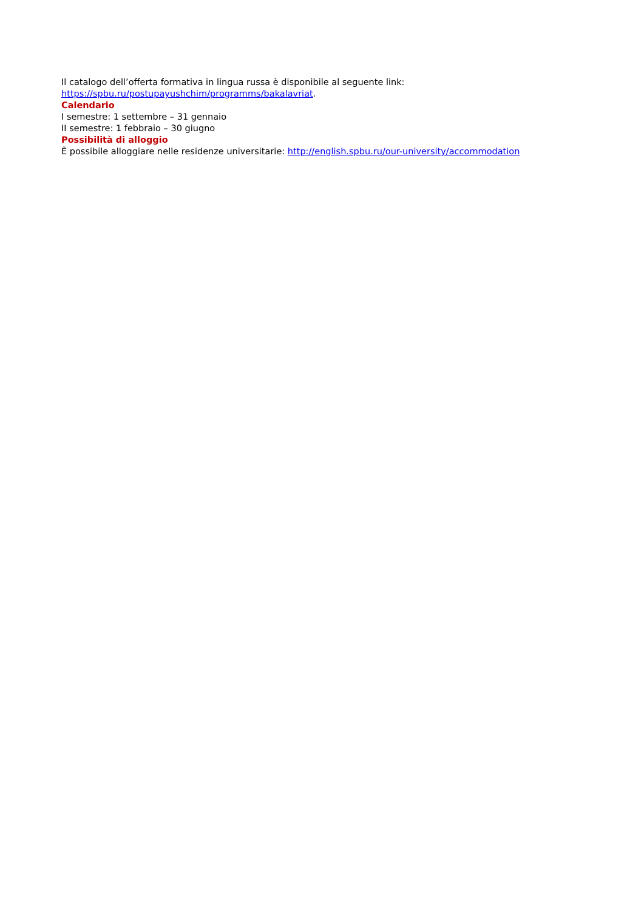Il catalogo dell’offerta formativa in lingua russa è disponibile al seguente link: https://spbu.ru/postupayushchim/programms/bakalavriat.
Calendario
I semestre: 1 settembre – 31 gennaio
II semestre: 1 febbraio – 30 giugno
Possibilità di alloggio
È possibile alloggiare nelle residenze universitarie: http://english.spbu.ru/our-university/accommodation